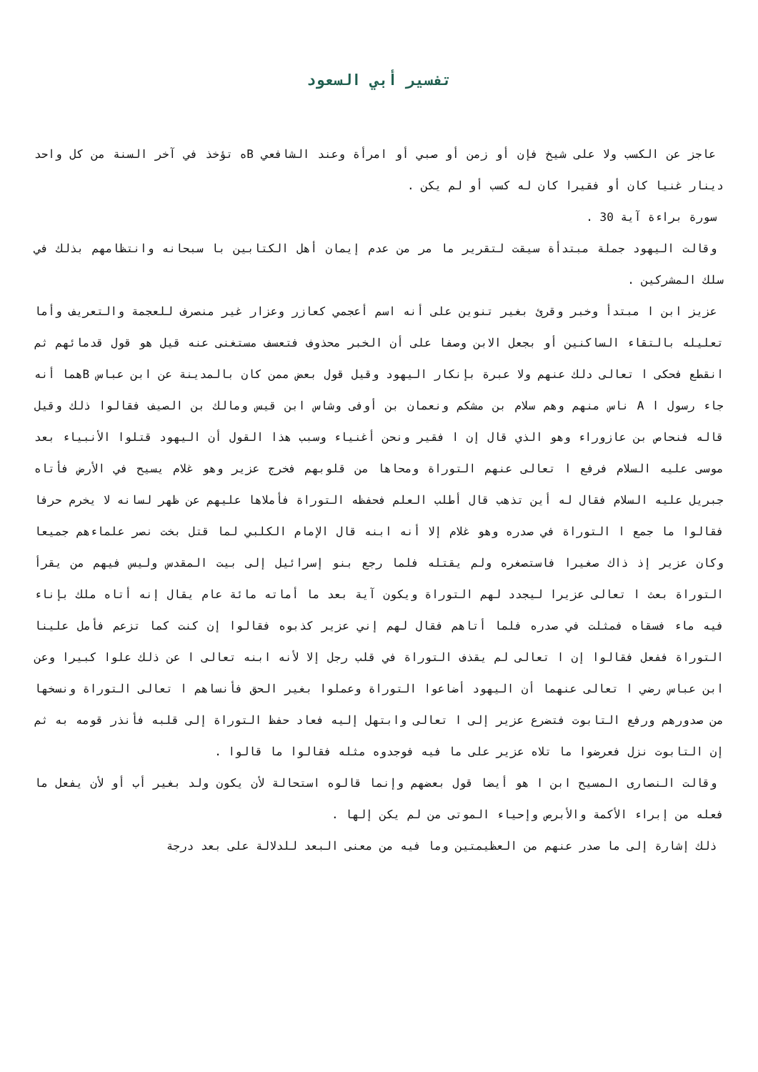تفسير أبي السعود
عاجز عن الكسب ولا على شيخ فإن أو زمن أو صبي أو امرأة وعند الشافعي Bه تؤخذ في آخر السنة من كل واحد دينار غنيا كان أو فقيرا كان له كسب أو لم يكن .
سورة براءة آية 30 .
وقالت اليهود جملة مبتدأة سيقت لتقرير ما مر من عدم إيمان أهل الكتابين با سبحانه وانتظامهم بذلك في سلك المشركين .
عزيز ابن ا مبتدأ وخبر وقرئ بغير تنوين على أنه اسم أعجمي كعازر وعزار غير منصرف للعجمة والتعريف وأما تعليله بالتقاء الساكنين أو بجعل الابن وصفا على أن الخبر محذوف فتعسف مستغنى عنه قيل هو قول قدمائهم ثم انقطع فحكى ا تعالى دلك عنهم ولا عبرة بإنكار اليهود وقيل قول بعض ممن كان بالمدينة عن ابن عباس Bهما أنه جاء رسول ا A ناس منهم وهم سلام بن مشكم ونعمان بن أوفى وشاس ابن قيس ومالك بن الصيف فقالوا ذلك وقيل قاله فنحاص بن عازوراء وهو الذي قال إن ا فقير ونحن أغنياء وسبب هذا القول أن اليهود قتلوا الأنبياء بعد موسى عليه السلام فرفع ا تعالى عنهم التوراة ومحاها من قلوبهم فخرج عزير وهو غلام يسيح في الأرض فأتاه جبريل عليه السلام فقال له أين تذهب قال أطلب العلم فحفظه التوراة فأملاها عليهم عن ظهر لسانه لا يخرم حرفا فقالوا ما جمع ا التوراة في صدره وهو غلام إلا أنه ابنه قال الإمام الكلبي لما قتل بخت نصر علماءهم جميعا وكان عزير إذ ذاك صغيرا فاستصغره ولم يقتله فلما رجع بنو إسرائيل إلى بيت المقدس وليس فيهم من يقرأ التوراة بعث ا تعالى عزيرا ليجدد لهم التوراة ويكون آية بعد ما أماته مائة عام يقال إنه أتاه ملك بإناء فيه ماء فسقاه فمثلت في صدره فلما أتاهم فقال لهم إني عزير كذبوه فقالوا إن كنت كما تزعم فأمل علينا التوراة ففعل فقالوا إن ا تعالى لم يقذف التوراة في قلب رجل إلا لأنه ابنه تعالى ا عن ذلك علوا كبيرا وعن ابن عباس رضي ا تعالى عنهما أن اليهود أضاعوا التوراة وعملوا بغير الحق فأنساهم ا تعالى التوراة ونسخها من صدورهم ورفع التابوت فتضرع عزير إلى ا تعالى وابتهل إليه فعاد حفظ التوراة إلى قلبه فأنذر قومه به ثم إن التابوت نزل فعرضوا ما تلاه عزير على ما فيه فوجدوه مثله فقالوا ما قالوا .
وقالت النصارى المسيح ابن ا هو أيضا قول بعضهم وإنما قالوه استحالة لأن يكون ولد بغير أب أو لأن يفعل ما فعله من إبراء الأكمة والأبرص وإحياء الموتى من لم يكن إلها .
ذلك إشارة إلى ما صدر عنهم من العظيمتين وما فيه من معنى البعد للدلالة على بعد درجة